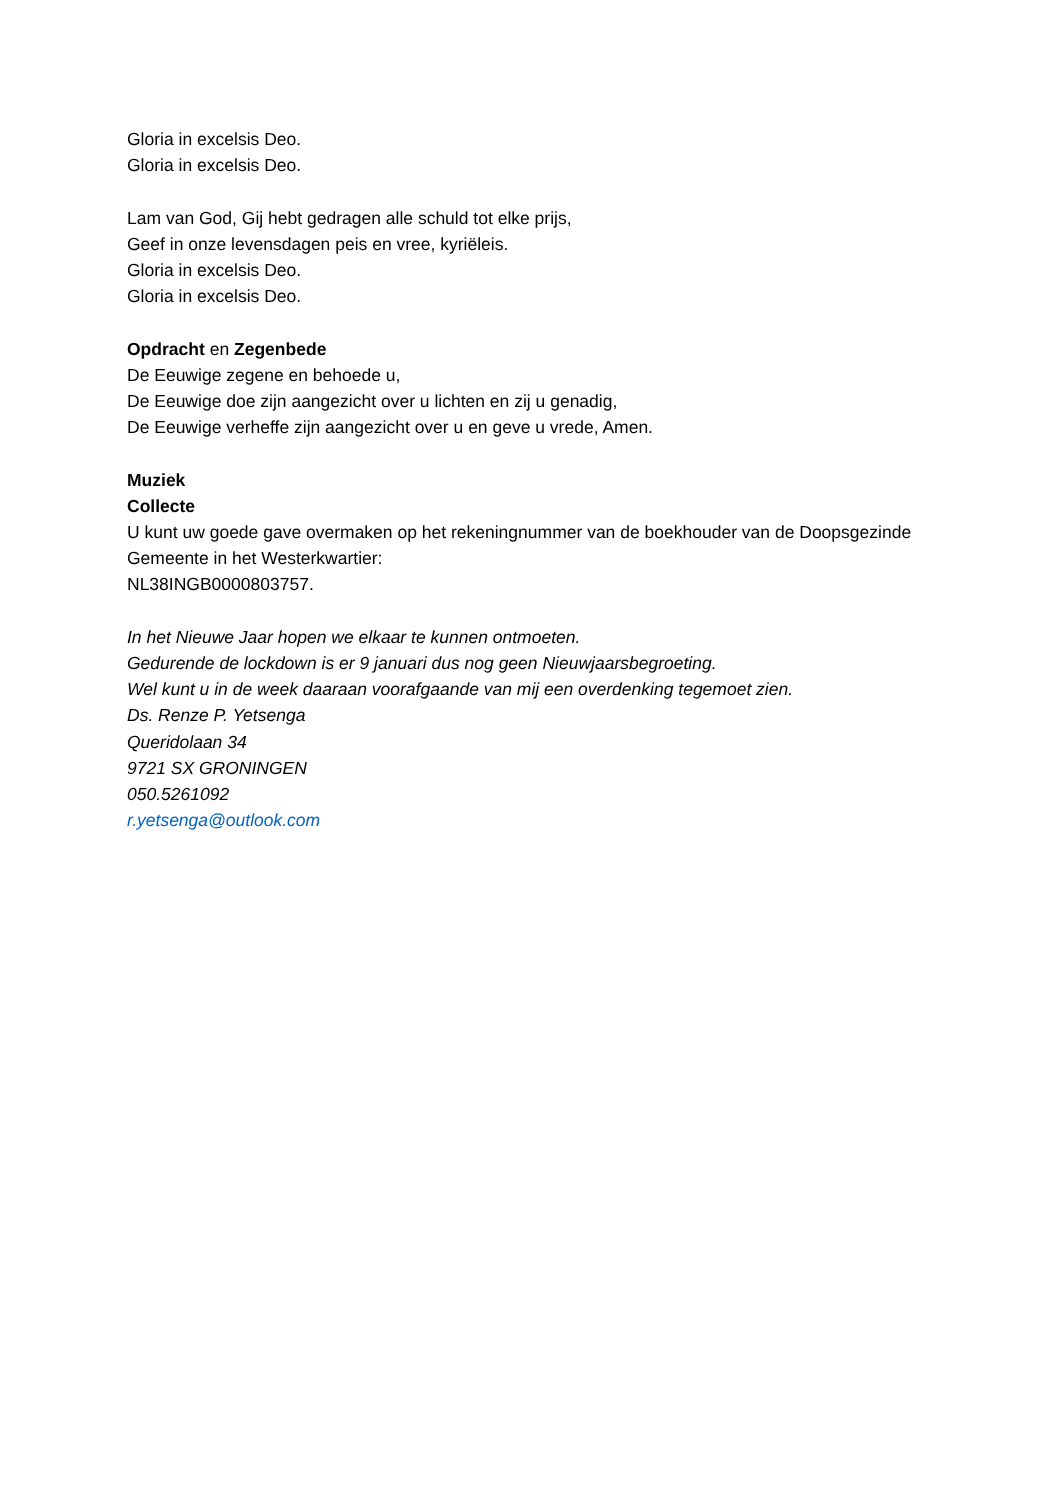Gloria in excelsis Deo.
Gloria in excelsis Deo.
Lam van God, Gij hebt gedragen alle schuld tot elke prijs,
Geef in onze levensdagen peis en vree, kyriëleis.
Gloria in excelsis Deo.
Gloria in excelsis Deo.
Opdracht en Zegenbede
De Eeuwige zegene en behoede u,
De Eeuwige doe zijn aangezicht over u lichten en zij u genadig,
De Eeuwige verheffe zijn aangezicht over u en geve u vrede, Amen.
Muziek
Collecte
U kunt uw goede gave overmaken op het rekeningnummer van de boekhouder van de Doopsgezinde Gemeente in het Westerkwartier:
NL38INGB0000803757.
In het Nieuwe Jaar hopen we elkaar te kunnen ontmoeten.
Gedurende de lockdown is er 9 januari dus nog geen Nieuwjaarsbegroeting.
Wel kunt u in de week daaraan voorafgaande van mij een overdenking tegemoet zien.
Ds. Renze P. Yetsenga
Queridolaan 34
9721 SX GRONINGEN
050.5261092
r.yetsenga@outlook.com